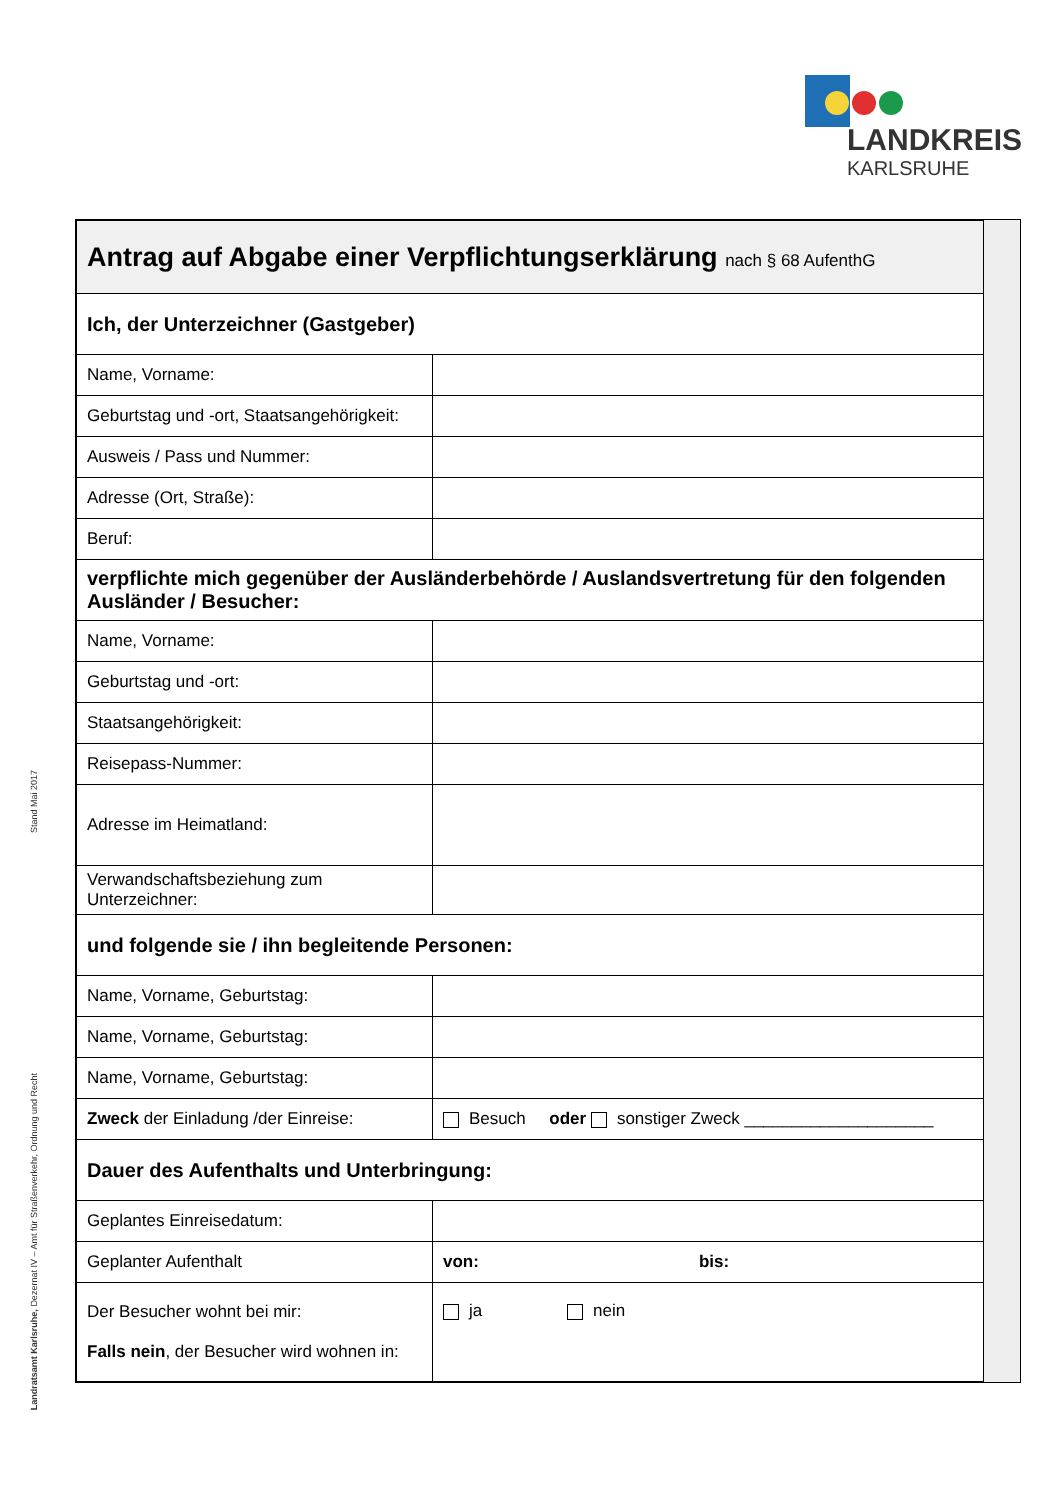LANDKREIS
KARLSRUHE
Stand Mai 2017
Landratsamt Karlsruhe, Dezernat IV – Amt für Straßenverkehr, Ordnung und Recht
| Antrag auf Abgabe einer Verpflichtungserklärung nach § 68 AufenthG | |
| Ich, der Unterzeichner (Gastgeber) | |
| Name, Vorname: | |
| Geburtstag und -ort, Staatsangehörigkeit: | |
| Ausweis / Pass und Nummer: | |
| Adresse (Ort, Straße): | |
| Beruf: | |
| verpflichte mich gegenüber der Ausländerbehörde / Auslandsvertretung für den folgenden Ausländer / Besucher: | |
| Name, Vorname: | |
| Geburtstag und -ort: | |
| Staatsangehörigkeit: | |
| Reisepass-Nummer: | |
| Adresse im Heimatland: | |
| Verwandschaftsbeziehung zum Unterzeichner: | |
| und folgende sie / ihn begleitende Personen: | |
| Name, Vorname, Geburtstag: | |
| Name, Vorname, Geburtstag: | |
| Name, Vorname, Geburtstag: | |
| Zweck der Einladung /der Einreise: | Besuch oder sonstiger Zweck ____________________ |
| Dauer des Aufenthalts und Unterbringung: | |
| Geplantes Einreisedatum: | |
| Geplanter Aufenthalt | von: bis: |
| Der Besucher wohnt bei mir: Falls nein , der Besucher wird wohnen in: | ja nein |